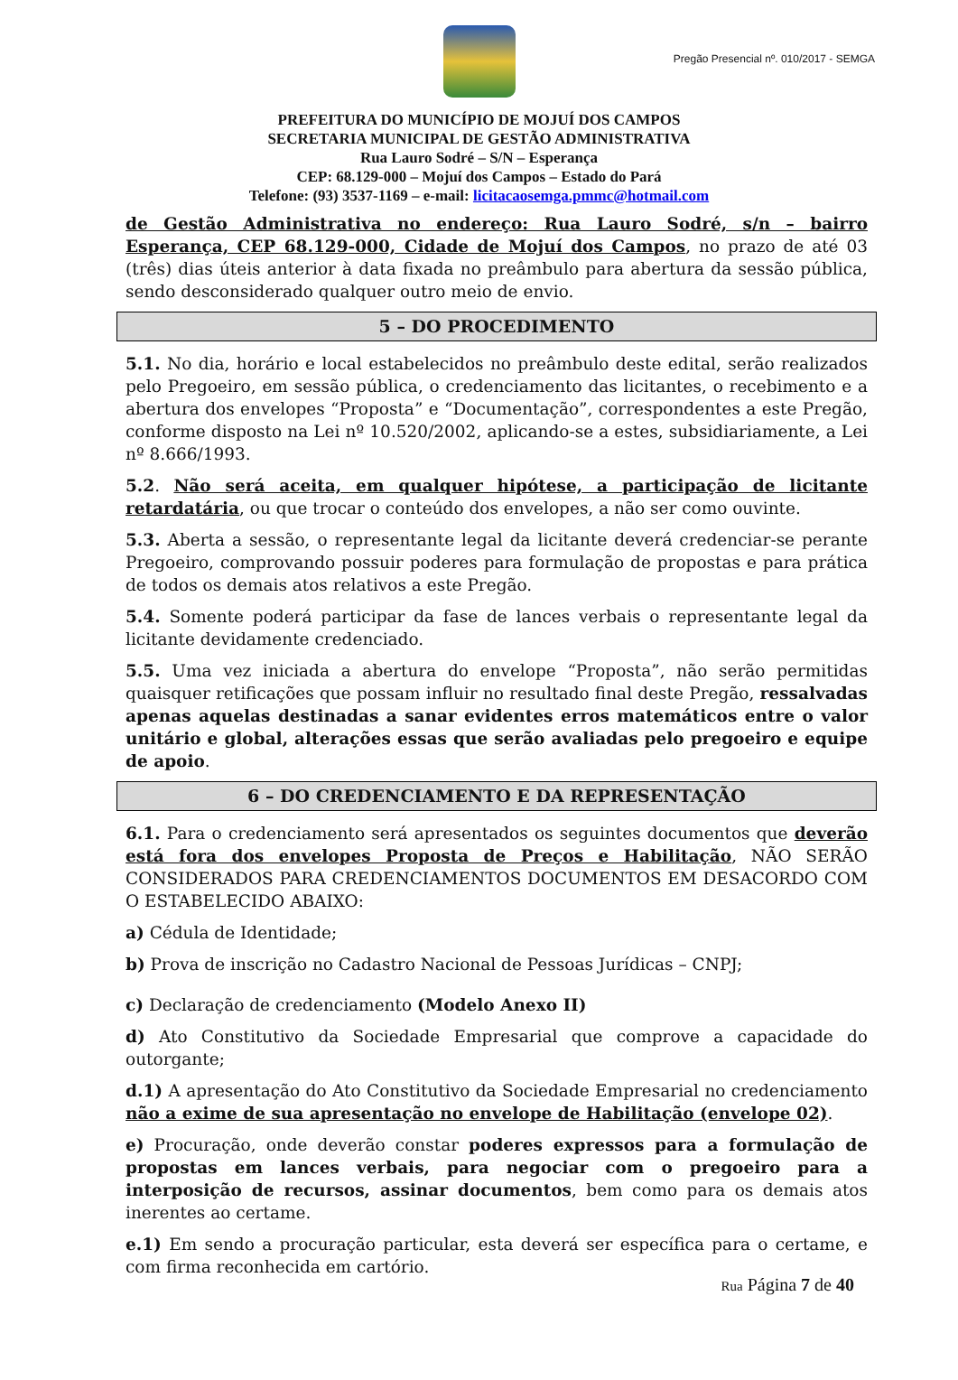Pregão Presencial nº. 010/2017 - SEMGA
PREFEITURA DO MUNICÍPIO DE MOJUÍ DOS CAMPOS
SECRETARIA MUNICIPAL DE GESTÃO ADMINISTRATIVA
Rua Lauro Sodré – S/N – Esperança
CEP: 68.129-000 – Mojuí dos Campos – Estado do Pará
Telefone: (93) 3537-1169 – e-mail: licitacaosemga.pmmc@hotmail.com
de Gestão Administrativa no endereço: Rua Lauro Sodré, s/n – bairro Esperança, CEP 68.129-000, Cidade de Mojuí dos Campos, no prazo de até 03 (três) dias úteis anterior à data fixada no preâmbulo para abertura da sessão pública, sendo desconsiderado qualquer outro meio de envio.
5 – DO PROCEDIMENTO
5.1. No dia, horário e local estabelecidos no preâmbulo deste edital, serão realizados pelo Pregoeiro, em sessão pública, o credenciamento das licitantes, o recebimento e a abertura dos envelopes “Proposta” e “Documentação”, correspondentes a este Pregão, conforme disposto na Lei nº 10.520/2002, aplicando-se a estes, subsidiariamente, a Lei nº 8.666/1993.
5.2. Não será aceita, em qualquer hipótese, a participação de licitante retardatária, ou que trocar o conteúdo dos envelopes, a não ser como ouvinte.
5.3. Aberta a sessão, o representante legal da licitante deverá credenciar-se perante Pregoeiro, comprovando possuir poderes para formulação de propostas e para prática de todos os demais atos relativos a este Pregão.
5.4. Somente poderá participar da fase de lances verbais o representante legal da licitante devidamente credenciado.
5.5. Uma vez iniciada a abertura do envelope “Proposta”, não serão permitidas quaisquer retificações que possam influir no resultado final deste Pregão, ressalvadas apenas aquelas destinadas a sanar evidentes erros matemáticos entre o valor unitário e global, alterações essas que serão avaliadas pelo pregoeiro e equipe de apoio.
6 – DO CREDENCIAMENTO E DA REPRESENTAÇÃO
6.1. Para o credenciamento será apresentados os seguintes documentos que deverão está fora dos envelopes Proposta de Preços e Habilitação, NÃO SERÃO CONSIDERADOS PARA CREDENCIAMENTOS DOCUMENTOS EM DESACORDO COM O ESTABELECIDO ABAIXO:
a) Cédula de Identidade;
b) Prova de inscrição no Cadastro Nacional de Pessoas Jurídicas – CNPJ;
c) Declaração de credenciamento (Modelo Anexo II)
d) Ato Constitutivo da Sociedade Empresarial que comprove a capacidade do outorgante;
d.1) A apresentação do Ato Constitutivo da Sociedade Empresarial no credenciamento não a exime de sua apresentação no envelope de Habilitação (envelope 02).
e) Procuração, onde deverão constar poderes expressos para a formulação de propostas em lances verbais, para negociar com o pregoeiro para a interposição de recursos, assinar documentos, bem como para os demais atos inerentes ao certame.
e.1) Em sendo a procuração particular, esta deverá ser específica para o certame, e com firma reconhecida em cartório.
Rua Página 7 de 40